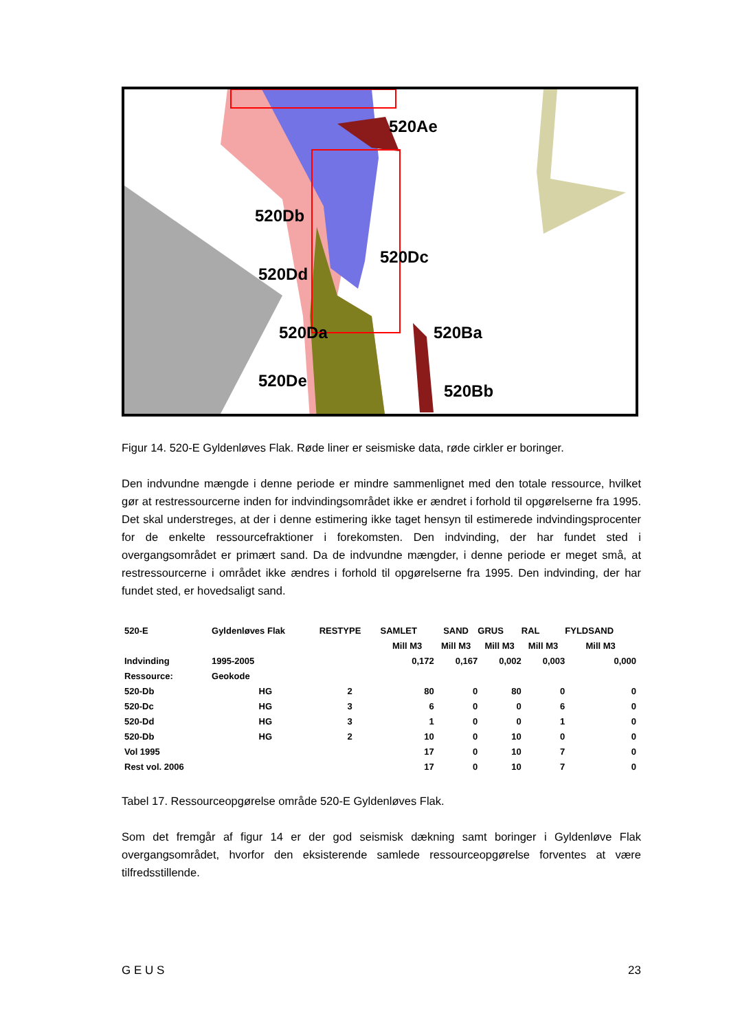520Ae
520Db
520Dc
520Dd
520Da 520Ba
520De
520Bb
Figur 14. 520-E Gyldenløves Flak. Røde liner er seismiske data, røde cirkler er boringer.
Den indvundne mængde i denne periode er mindre sammenlignet med den totale ressource, hvilket gør at restressourcerne inden for indvindingsområdet ikke er ændret i forhold til opgørelserne fra 1995. Det skal understreges, at der i denne estimering ikke taget hensyn til estimerede indvindingsprocenter for de enkelte ressourcefraktioner i forekomsten. Den indvinding, der har fundet sted i overgangsområdet er primært sand. Da de indvundne mængder, i denne periode er meget små, at restressourcerne i området ikke ændres i forhold til opgørelserne fra 1995. Den indvinding, der har fundet sted, er hovedsaligt sand.
| 520-E | Gyldenløves Flak | RESTYPE | SAMLET | SAND | GRUS | RAL | FYLDSAND |
| | | | Mill M3 | Mill M3 | Mill M3 | Mill M3 | Mill M3 |
| Indvinding | 1995-2005 | | 0,172 | 0,167 | 0,002 | 0,003 | 0,000 |
| Ressource: | Geokode | | | | | | |
| 520-Db | HG | 2 | 80 | 0 | 80 | 0 | 0 |
| 520-Dc | HG | 3 | 6 | 0 | 0 | 6 | 0 |
| 520-Dd | HG | 3 | 1 | 0 | 0 | 1 | 0 |
| 520-Db | HG | 2 | 10 | 0 | 10 | 0 | 0 |
| Vol 1995 | | | 17 | 0 | 10 | 7 | 0 |
| Rest vol. 2006 | | | 17 | 0 | 10 | 7 | 0 |
Tabel 17. Ressourceopgørelse område 520-E Gyldenløves Flak.
Som det fremgår af figur 14 er der god seismisk dækning samt boringer i Gyldenløve Flak overgangsområdet, hvorfor den eksisterende samlede ressourceopgørelse forventes at være tilfredsstillende.
G E U S 23